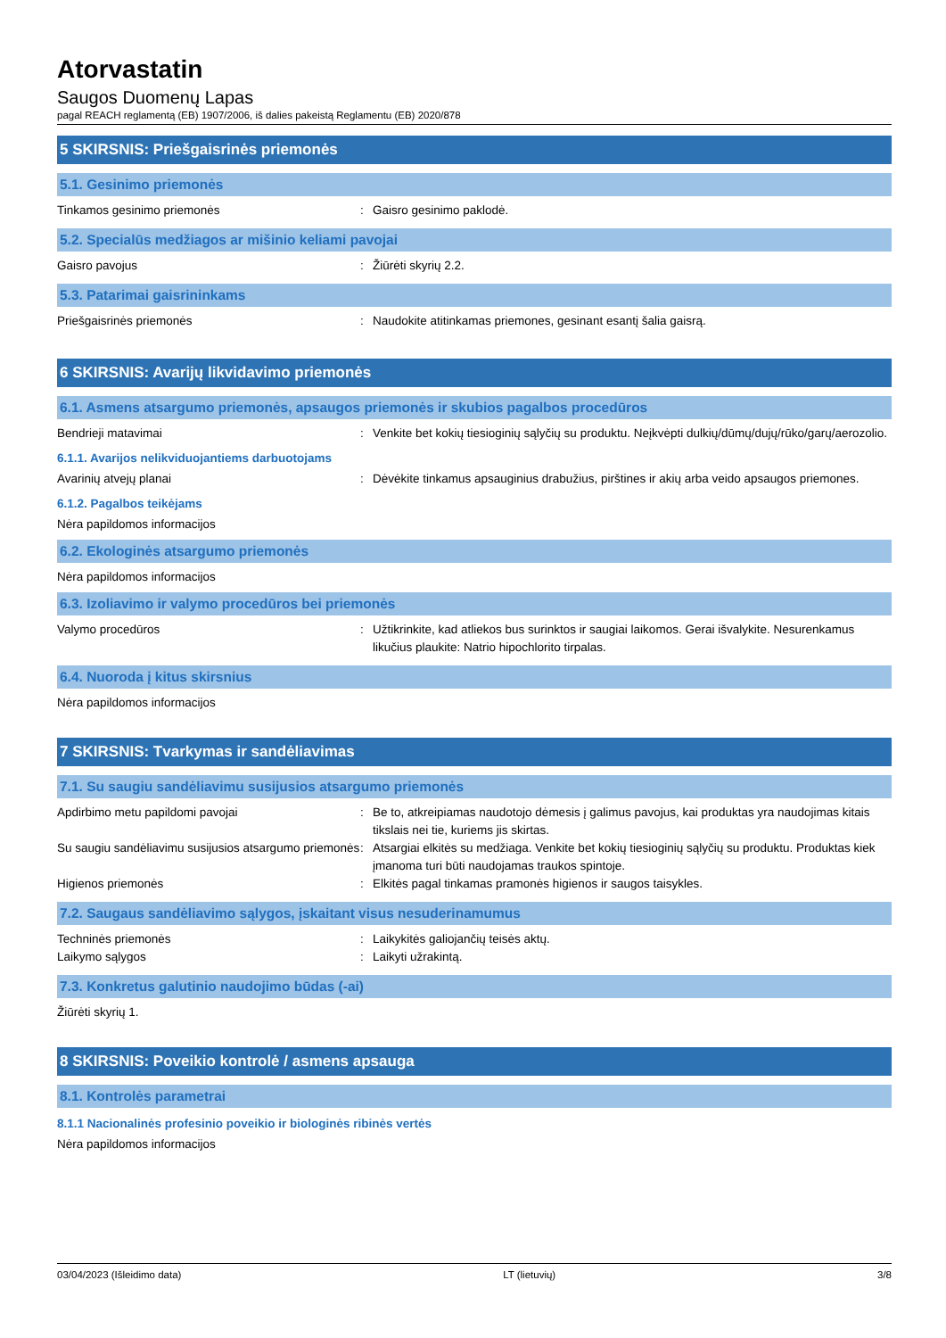Atorvastatin
Saugos Duomenų Lapas
pagal REACH reglamentą (EB) 1907/2006, iš dalies pakeistą Reglamentu (EB) 2020/878
5 SKIRSNIS: Priešgaisrinės priemonės
5.1. Gesinimo priemonės
Tinkamos gesinimo priemonės : Gaisro gesinimo paklodė.
5.2. Specialūs medžiagos ar mišinio keliami pavojai
Gaisro pavojus : Žiūrėti skyrių 2.2.
5.3. Patarimai gaisrininkams
Priešgaisrinės priemonės : Naudokite atitinkamas priemones, gesinant esantį šalia gaisrą.
6 SKIRSNIS: Avarijų likvidavimo priemonės
6.1. Asmens atsargumo priemonės, apsaugos priemonės ir skubios pagalbos procedūros
Bendrieji matavimai : Venkite bet kokių tiesioginių sąlyčių su produktu. Neįkvėpti dulkių/dūmų/dujų/rūko/garų/aerozolio.
6.1.1. Avarijos nelikviduojantiems darbuotojams
Avarinių atvejų planai : Dėvėkite tinkamus apsauginius drabužius, pirštines ir akių arba veido apsaugos priemones.
6.1.2. Pagalbos teikėjams
Nėra papildomos informacijos
6.2. Ekologinės atsargumo priemonės
Nėra papildomos informacijos
6.3. Izoliavimo ir valymo procedūros bei priemonės
Valymo procedūros : Užtikrinkite, kad atliekos bus surinktos ir saugiai laikomos. Gerai išvalykite. Nesurenkamus likučius plaukite: Natrio hipochlorito tirpalas.
6.4. Nuoroda į kitus skirsnius
Nėra papildomos informacijos
7 SKIRSNIS: Tvarkymas ir sandėliavimas
7.1. Su saugiu sandėliavimu susijusios atsargumo priemonės
Apdirbimo metu papildomi pavojai : Be to, atkreipiamas naudotojo dėmesis į galimus pavojus, kai produktas yra naudojimas kitais tikslais nei tie, kuriems jis skirtas.
Su saugiu sandėliavimu susijusios atsargumo priemonės
: Atsargiai elkitės su medžiaga. Venkite bet kokių tiesioginių sąlyčių su produktu. Produktas kiek įmanoma turi būti naudojamas traukos spintoje.
Higienos priemonės : Elkitės pagal tinkamas pramonės higienos ir saugos taisykles.
7.2. Saugaus sandėliavimo sąlygos, įskaitant visus nesuderinamumus
Techninės priemonės : Laikykitės galiojančių teisės aktų.
Laikymo sąlygos : Laikyti užrakintą.
7.3. Konkretus galutinio naudojimo būdas (-ai)
Žiūrėti skyrių 1.
8 SKIRSNIS: Poveikio kontrolė / asmens apsauga
8.1. Kontrolės parametrai
8.1.1 Nacionalinės profesinio poveikio ir biologinės ribinės vertės
Nėra papildomos informacijos
03/04/2023 (Išleidimo data) LT (lietuvių) 3/8